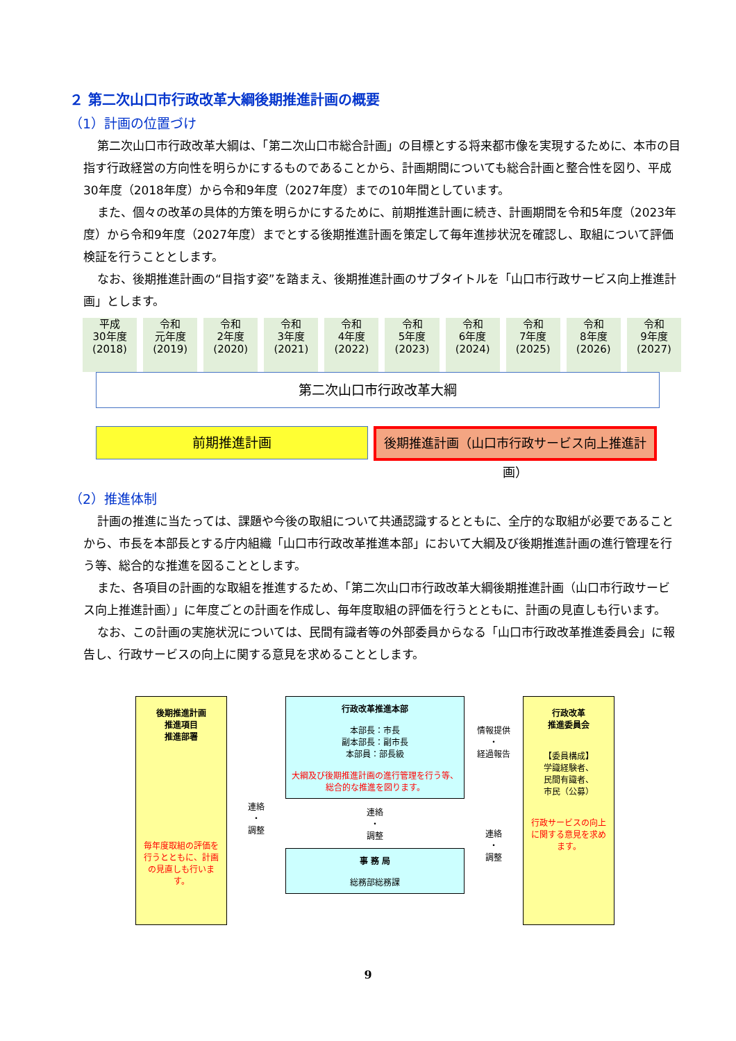２ 第二次山口市行政改革大綱後期推進計画の概要
（1）計画の位置づけ
第二次山口市行政改革大綱は、「第二次山口市総合計画」の目標とする将来都市像を実現するために、本市の目指す行政経営の方向性を明らかにするものであることから、計画期間についても総合計画と整合性を図り、平成30年度（2018年度）から令和9年度（2027年度）までの10年間としています。
また、個々の改革の具体的方策を明らかにするために、前期推進計画に続き、計画期間を令和5年度（2023年度）から令和9年度（2027年度）までとする後期推進計画を策定して毎年進捗状況を確認し、取組について評価検証を行うこととします。
なお、後期推進計画の“目指す姿”を踏まえ、後期推進計画のサブタイトルを「山口市行政サービス向上推進計画」とします。
| 平成 30年度 (2018) | 令和 元年度 (2019) | 令和 2年度 (2020) | 令和 3年度 (2021) | 令和 4年度 (2022) | 令和 5年度 (2023) | 令和 6年度 (2024) | 令和 7年度 (2025) | 令和 8年度 (2026) | 令和 9年度 (2027) |
第二次山口市行政改革大綱
前期推進計画
後期推進計画（山口市行政サービス向上推進計画）
（2）推進体制
計画の推進に当たっては、課題や今後の取組について共通認識するとともに、全庁的な取組が必要であることから、市長を本部長とする庁内組織「山口市行政改革推進本部」において大綱及び後期推進計画の進行管理を行う等、総合的な推進を図ることとします。
また、各項目の計画的な取組を推進するため、「第二次山口市行政改革大綱後期推進計画（山口市行政サービス向上推進計画）」に年度ごとの計画を作成し、毎年度取組の評価を行うとともに、計画の見直しも行います。
なお、この計画の実施状況については、民間有識者等の外部委員からなる「山口市行政改革推進委員会」に報告し、行政サービスの向上に関する意見を求めることとします。
後期推進計画
推進項目
推進部署
毎年度取組の評価を行うとともに、計画の見直しも行います。
連絡
・
調整
行政改革推進本部
本部長：市長
副本部長：副市長
本部員：部長級
大綱及び後期推進計画の進行管理を行う等、総合的な推進を図ります。
連絡
・
調整
事 務 局
総務部総務課
情報提供
・
経過報告
連絡
・
調整
行政改革
推進委員会
【委員構成】
学識経験者、
民間有識者、
市民（公募）
行政サービスの向上に関する意見を求めます。
9